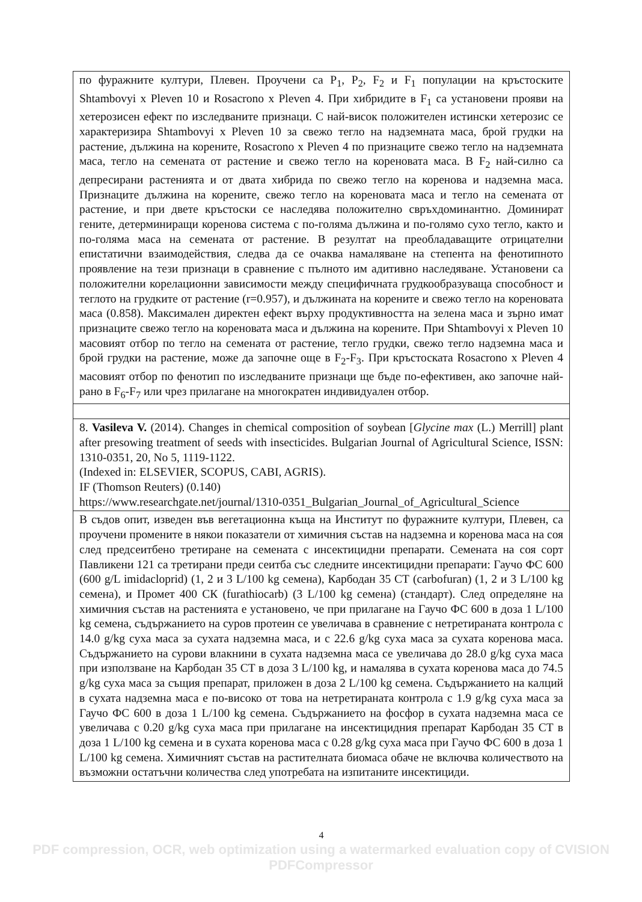| по фуражните култури, Плевен. Проучени са P<sub>1</sub>, P<sub>2</sub>, F<sub>2</sub> и F<sub>1</sub> популации на кръстоските Shtambovyi x Pleven 10 и Rosacrono x Pleven 4. При хибридите в F<sub>1</sub> са установени прояви на хетерозисен ефект по изследваните признаци. С най-висок положителен истински хетерозис се характеризира Shtambovyi x Pleven 10 за свежо тегло на надземната маса, брой грудки на растение, дължина на корените, Rosacrono x Pleven 4 по признаците свежо тегло на надземната маса, тегло на семената от растение и свежо тегло на кореновата маса. В F<sub>2</sub> най-силно са депресирани растенията и от двата хибрида по свежо тегло на коренова и надземна маса. Признаците дължина на корените, свежо тегло на кореновата маса и тегло на семената от растение, и при двете кръстоски се наследява положително свръхдоминантно. Доминират гените, детерминиращи коренова система с по-голяма дължина и по-голямо сухо тегло, както и по-голяма маса на семената от растение. В резултат на преобладаващите отрицателни епистатични взаимодействия, следва да се очаква намаляване на степента на фенотипното проявление на тези признаци в сравнение с пълното им адитивно наследяване. Установени са положителни корелационни зависимости между специфичната грудкообразуваща способност и теглото на грудките от растение (r=0.957), и дължината на корените и свежо тегло на кореновата маса (0.858). Максимален директен ефект върху продуктивността на зелена маса и зърно имат признаците свежо тегло на кореновата маса и дължина на корените. При Shtambovyi x Pleven 10 масовият отбор по тегло на семената от растение, тегло грудки, свежо тегло надземна маса и брой грудки на растение, може да започне още в F<sub>2</sub>-F<sub>3</sub>. При кръстоската Rosacrono x Pleven 4 масовият отбор по фенотип по изследваните признаци ще бъде по-ефективен, ако започне най-рано в F<sub>6</sub>-F<sub>7</sub> или чрез прилагане на многократен индивидуален отбор. |
| 8. Vasileva V. (2014). Changes in chemical composition of soybean [ Glycine max (L.) Merrill] plant after presowing treatment of seeds with insecticides. Bulgarian Journal of Agricultural Science, ISSN: 1310-0351, 20, No 5, 1119-1122. (Indexed in: ELSEVIER, SCOPUS, CABI, AGRIS). IF (Thomson Reuters) (0.140) https://www.researchgate.net/journal/1310-0351_Bulgarian_Journal_of_Agricultural_Science |
| В съдов опит, изведен във вегетационна къща на Институт по фуражните култури, Плевен, са проучени промените в някои показатели от химичния състав на надземна и коренова маса на соя след предсеитбено третиране на семената с инсектицидни препарати. Семената на соя сорт Павликени 121 са третирани преди сеитба със следните инсектицидни препарати: Гаучо ФС 600 (600 g/L imidacloprid) (1, 2 и 3 L/100 kg семена), Карбодан 35 СТ (carbofuran) (1, 2 и 3 L/100 kg семена), и Промет 400 СК (furathiocarb) (3 L/100 kg семена) (стандарт). След определяне на химичния състав на растенията е установено, че при прилагане на Гаучо ФС 600 в доза 1 L/100 kg семена, съдържанието на суров протеин се увеличава в сравнение с нетретираната контрола с 14.0 g/kg суха маса за сухата надземна маса, и с 22.6 g/kg суха маса за сухата коренова маса. Съдържанието на сурови влакнини в сухата надземна маса се увеличава до 28.0 g/kg суха маса при използване на Карбодан 35 СТ в доза 3 L/100 kg, и намалява в сухата коренова маса до 74.5 g/kg суха маса за същия препарат, приложен в доза 2 L/100 kg семена. Съдържанието на калций в сухата надземна маса е по-високо от това на нетретираната контрола с 1.9 g/kg суха маса за Гаучо ФС 600 в доза 1 L/100 kg семена. Съдържанието на фосфор в сухата надземна маса се увеличава с 0.20 g/kg суха маса при прилагане на инсектицидния препарат Карбодан 35 СТ в доза 1 L/100 kg семена и в сухата коренова маса с 0.28 g/kg суха маса при Гаучо ФС 600 в доза 1 L/100 kg семена. Химичният състав на растителната биомаса обаче не включва количеството на възможни остатъчни количества след употребата на изпитаните инсектициди. |
4
PDF compression, OCR, web optimization using a watermarked evaluation copy of CVISION PDFCompressor